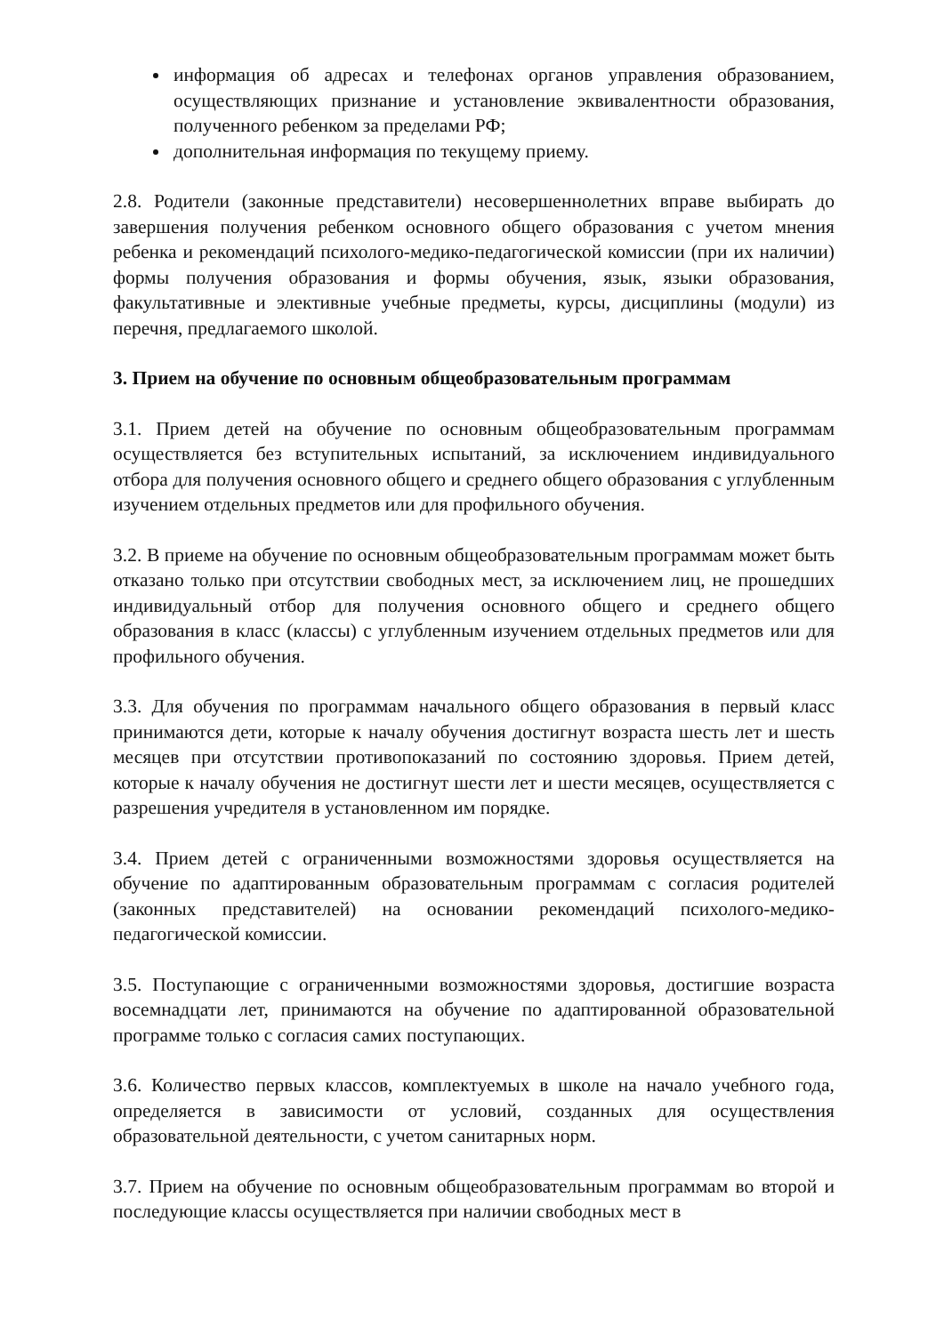информация об адресах и телефонах органов управления образованием, осуществляющих признание и установление эквивалентности образования, полученного ребенком за пределами РФ;
дополнительная информация по текущему приему.
2.8. Родители (законные представители) несовершеннолетних вправе выбирать до завершения получения ребенком основного общего образования с учетом мнения ребенка и рекомендаций психолого-медико-педагогической комиссии (при их наличии) формы получения образования и формы обучения, язык, языки образования, факультативные и элективные учебные предметы, курсы, дисциплины (модули) из перечня, предлагаемого школой.
3. Прием на обучение по основным общеобразовательным программам
3.1. Прием детей на обучение по основным общеобразовательным программам осуществляется без вступительных испытаний, за исключением индивидуального отбора для получения основного общего и среднего общего образования с углубленным изучением отдельных предметов или для профильного обучения.
3.2. В приеме на обучение по основным общеобразовательным программам может быть отказано только при отсутствии свободных мест, за исключением лиц, не прошедших индивидуальный отбор для получения основного общего и среднего общего образования в класс (классы) с углубленным изучением отдельных предметов или для профильного обучения.
3.3. Для обучения по программам начального общего образования в первый класс принимаются дети, которые к началу обучения достигнут возраста шесть лет и шесть месяцев при отсутствии противопоказаний по состоянию здоровья. Прием детей, которые к началу обучения не достигнут шести лет и шести месяцев, осуществляется с разрешения учредителя в установленном им порядке.
3.4. Прием детей с ограниченными возможностями здоровья осуществляется на обучение по адаптированным образовательным программам с согласия родителей (законных представителей) на основании рекомендаций психолого-медико-педагогической комиссии.
3.5. Поступающие с ограниченными возможностями здоровья, достигшие возраста восемнадцати лет, принимаются на обучение по адаптированной образовательной программе только с согласия самих поступающих.
3.6. Количество первых классов, комплектуемых в школе на начало учебного года, определяется в зависимости от условий, созданных для осуществления образовательной деятельности, с учетом санитарных норм.
3.7. Прием на обучение по основным общеобразовательным программам во второй и последующие классы осуществляется при наличии свободных мест в